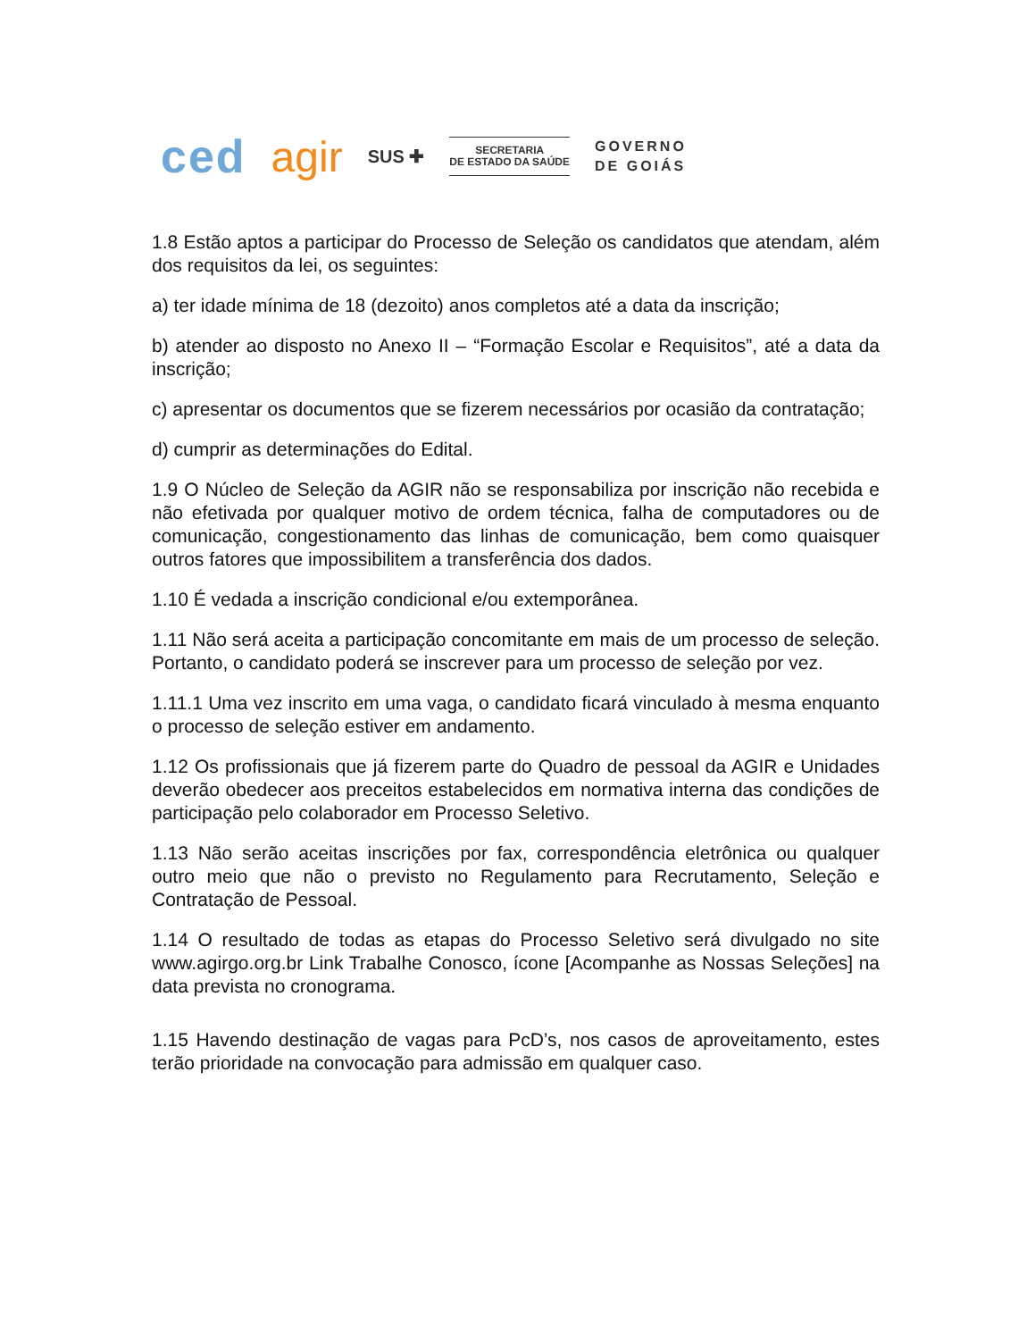ced agir SUS ✚
SECRETARIA
DE ESTADO DA SAÚDE
GOVERNO
DE GOIÁS
1.8 Estão aptos a participar do Processo de Seleção os candidatos que atendam, além dos requisitos da lei, os seguintes:
a) ter idade mínima de 18 (dezoito) anos completos até a data da inscrição;
b) atender ao disposto no Anexo II – “Formação Escolar e Requisitos”, até a data da inscrição;
c) apresentar os documentos que se fizerem necessários por ocasião da contratação;
d) cumprir as determinações do Edital.
1.9 O Núcleo de Seleção da AGIR não se responsabiliza por inscrição não recebida e não efetivada por qualquer motivo de ordem técnica, falha de computadores ou de comunicação, congestionamento das linhas de comunicação, bem como quaisquer outros fatores que impossibilitem a transferência dos dados.
1.10 É vedada a inscrição condicional e/ou extemporânea.
1.11 Não será aceita a participação concomitante em mais de um processo de seleção. Portanto, o candidato poderá se inscrever para um processo de seleção por vez.
1.11.1 Uma vez inscrito em uma vaga, o candidato ficará vinculado à mesma enquanto o processo de seleção estiver em andamento.
1.12 Os profissionais que já fizerem parte do Quadro de pessoal da AGIR e Unidades deverão obedecer aos preceitos estabelecidos em normativa interna das condições de participação pelo colaborador em Processo Seletivo.
1.13 Não serão aceitas inscrições por fax, correspondência eletrônica ou qualquer outro meio que não o previsto no Regulamento para Recrutamento, Seleção e Contratação de Pessoal.
1.14 O resultado de todas as etapas do Processo Seletivo será divulgado no site www.agirgo.org.br Link Trabalhe Conosco, ícone [Acompanhe as Nossas Seleções] na data prevista no cronograma.
1.15 Havendo destinação de vagas para PcD’s, nos casos de aproveitamento, estes terão prioridade na convocação para admissão em qualquer caso.